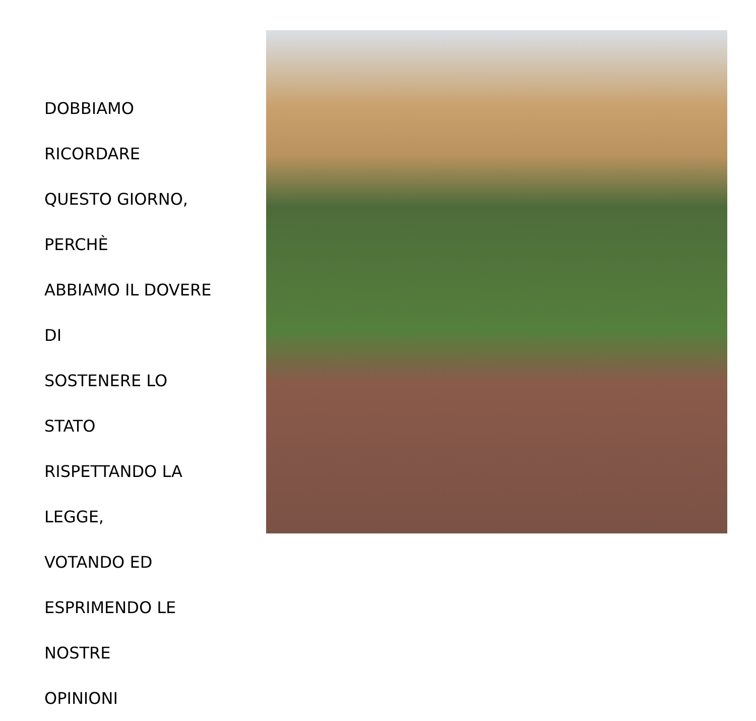DOBBIAMO RICORDARE
QUESTO GIORNO, PERCHÈ
ABBIAMO IL DOVERE DI
SOSTENERE LO STATO
RISPETTANDO LA LEGGE,
VOTANDO ED
ESPRIMENDO LE NOSTRE
OPINIONI